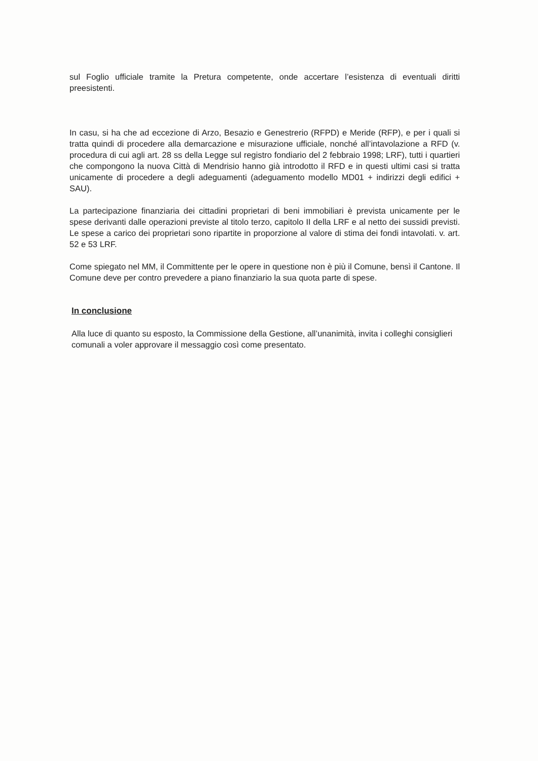sul Foglio ufficiale tramite la Pretura competente, onde accertare l’esistenza di eventuali diritti preesistenti.
In casu, si ha che ad eccezione di Arzo, Besazio e Genestrerio (RFPD) e Meride (RFP), e per i quali si tratta quindi di procedere alla demarcazione e misurazione ufficiale, nonché all’intavolazione a RFD (v. procedura di cui agli art. 28 ss della Legge sul registro fondiario del 2 febbraio 1998; LRF), tutti i quartieri che compongono la nuova Città di Mendrisio hanno già introdotto il RFD e in questi ultimi casi si tratta unicamente di procedere a degli adeguamenti (adeguamento modello MD01 + indirizzi degli edifici + SAU).
La partecipazione finanziaria dei cittadini proprietari di beni immobiliari è prevista unicamente per le spese derivanti dalle operazioni previste al titolo terzo, capitolo II della LRF e al netto dei sussidi previsti. Le spese a carico dei proprietari sono ripartite in proporzione al valore di stima dei fondi intavolati. v. art. 52 e 53 LRF.
Come spiegato nel MM, il Committente per le opere in questione non è più il Comune, bensì il Cantone. Il Comune deve per contro prevedere a piano finanziario la sua quota parte di spese.
In conclusione
Alla luce di quanto su esposto, la Commissione della Gestione, all’unanimità, invita i colleghi consiglieri comunali a voler approvare il messaggio così come presentato.